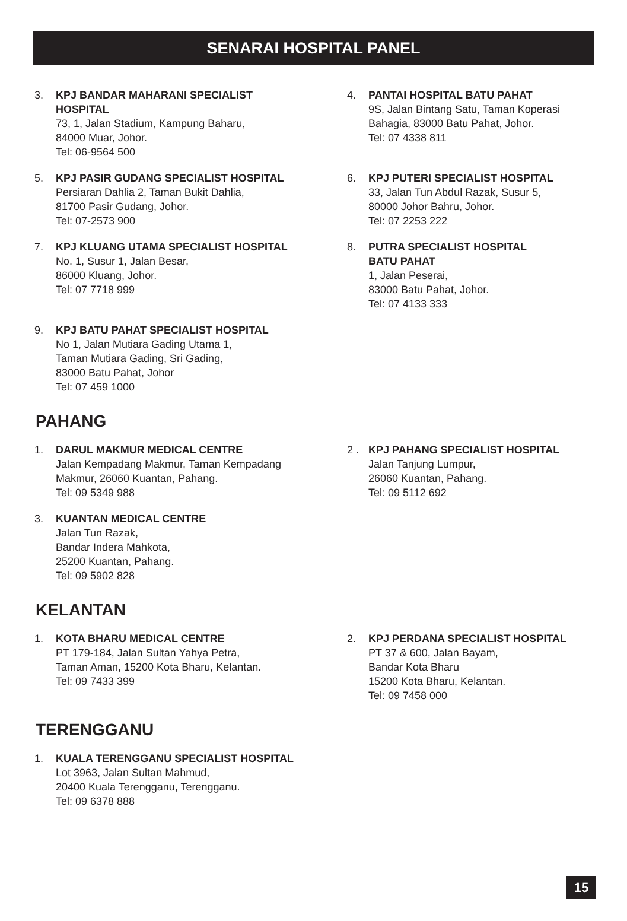SENARAI HOSPITAL PANEL
3. KPJ BANDAR MAHARANI SPECIALIST
HOSPITAL
73, 1, Jalan Stadium, Kampung Baharu,
84000 Muar, Johor.
Tel: 06-9564 500
4. PANTAI HOSPITAL BATU PAHAT
9S, Jalan Bintang Satu, Taman Koperasi
Bahagia, 83000 Batu Pahat, Johor.
Tel: 07 4338 811
5. KPJ PASIR GUDANG SPECIALIST HOSPITAL
Persiaran Dahlia 2, Taman Bukit Dahlia,
81700 Pasir Gudang, Johor.
Tel: 07-2573 900
6. KPJ PUTERI SPECIALIST HOSPITAL
33, Jalan Tun Abdul Razak, Susur 5,
80000 Johor Bahru, Johor.
Tel: 07 2253 222
7. KPJ KLUANG UTAMA SPECIALIST HOSPITAL
No. 1, Susur 1, Jalan Besar,
86000 Kluang, Johor.
Tel: 07 7718 999
8. PUTRA SPECIALIST HOSPITAL
BATU PAHAT
1, Jalan Peserai,
83000 Batu Pahat, Johor.
Tel: 07 4133 333
9. KPJ BATU PAHAT SPECIALIST HOSPITAL
No 1, Jalan Mutiara Gading Utama 1,
Taman Mutiara Gading, Sri Gading,
83000 Batu Pahat, Johor
Tel: 07 459 1000
PAHANG
1. DARUL MAKMUR MEDICAL CENTRE
Jalan Kempadang Makmur, Taman Kempadang
Makmur, 26060 Kuantan, Pahang.
Tel: 09 5349 988
2 . KPJ PAHANG SPECIALIST HOSPITAL
Jalan Tanjung Lumpur,
26060 Kuantan, Pahang.
Tel: 09 5112 692
3. KUANTAN MEDICAL CENTRE
Jalan Tun Razak,
Bandar Indera Mahkota,
25200 Kuantan, Pahang.
Tel: 09 5902 828
KELANTAN
1. KOTA BHARU MEDICAL CENTRE
PT 179-184, Jalan Sultan Yahya Petra,
Taman Aman, 15200 Kota Bharu, Kelantan.
Tel: 09 7433 399
2. KPJ PERDANA SPECIALIST HOSPITAL
PT 37 & 600, Jalan Bayam,
Bandar Kota Bharu
15200 Kota Bharu, Kelantan.
Tel: 09 7458 000
TERENGGANU
1. KUALA TERENGGANU SPECIALIST HOSPITAL
Lot 3963, Jalan Sultan Mahmud,
20400 Kuala Terengganu, Terengganu.
Tel: 09 6378 888
15